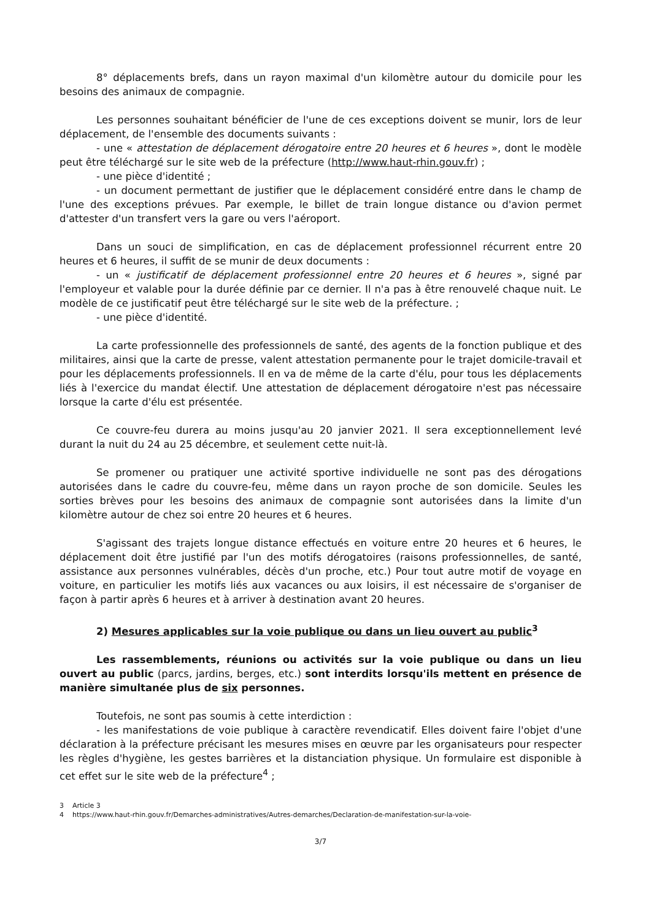8° déplacements brefs, dans un rayon maximal d'un kilomètre autour du domicile pour les besoins des animaux de compagnie.
Les personnes souhaitant bénéficier de l'une de ces exceptions doivent se munir, lors de leur déplacement, de l'ensemble des documents suivants :
- une « attestation de déplacement dérogatoire entre 20 heures et 6 heures », dont le modèle peut être téléchargé sur le site web de la préfecture (http://www.haut-rhin.gouv.fr) ;
- une pièce d'identité ;
- un document permettant de justifier que le déplacement considéré entre dans le champ de l'une des exceptions prévues. Par exemple, le billet de train longue distance ou d'avion permet d'attester d'un transfert vers la gare ou vers l'aéroport.
Dans un souci de simplification, en cas de déplacement professionnel récurrent entre 20 heures et 6 heures, il suffit de se munir de deux documents :
- un « justificatif de déplacement professionnel entre 20 heures et 6 heures », signé par l'employeur et valable pour la durée définie par ce dernier. Il n'a pas à être renouvelé chaque nuit. Le modèle de ce justificatif peut être téléchargé sur le site web de la préfecture. ;
- une pièce d'identité.
La carte professionnelle des professionnels de santé, des agents de la fonction publique et des militaires, ainsi que la carte de presse, valent attestation permanente pour le trajet domicile-travail et pour les déplacements professionnels. Il en va de même de la carte d'élu, pour tous les déplacements liés à l'exercice du mandat électif. Une attestation de déplacement dérogatoire n'est pas nécessaire lorsque la carte d'élu est présentée.
Ce couvre-feu durera au moins jusqu'au 20 janvier 2021. Il sera exceptionnellement levé durant la nuit du 24 au 25 décembre, et seulement cette nuit-là.
Se promener ou pratiquer une activité sportive individuelle ne sont pas des dérogations autorisées dans le cadre du couvre-feu, même dans un rayon proche de son domicile. Seules les sorties brèves pour les besoins des animaux de compagnie sont autorisées dans la limite d'un kilomètre autour de chez soi entre 20 heures et 6 heures.
S'agissant des trajets longue distance effectués en voiture entre 20 heures et 6 heures, le déplacement doit être justifié par l'un des motifs dérogatoires (raisons professionnelles, de santé, assistance aux personnes vulnérables, décès d'un proche, etc.) Pour tout autre motif de voyage en voiture, en particulier les motifs liés aux vacances ou aux loisirs, il est nécessaire de s'organiser de façon à partir après 6 heures et à arriver à destination avant 20 heures.
2) Mesures applicables sur la voie publique ou dans un lieu ouvert au public<sup>3</sup>
Les rassemblements, réunions ou activités sur la voie publique ou dans un lieu ouvert au public (parcs, jardins, berges, etc.) sont interdits lorsqu'ils mettent en présence de manière simultanée plus de six personnes.
Toutefois, ne sont pas soumis à cette interdiction :
- les manifestations de voie publique à caractère revendicatif. Elles doivent faire l'objet d'une déclaration à la préfecture précisant les mesures mises en œuvre par les organisateurs pour respecter les règles d'hygiène, les gestes barrières et la distanciation physique. Un formulaire est disponible à cet effet sur le site web de la préfecture<sup>4</sup> ;
3 Article 3
4 https://www.haut-rhin.gouv.fr/Demarches-administratives/Autres-demarches/Declaration-de-manifestation-sur-la-voie-
3/7